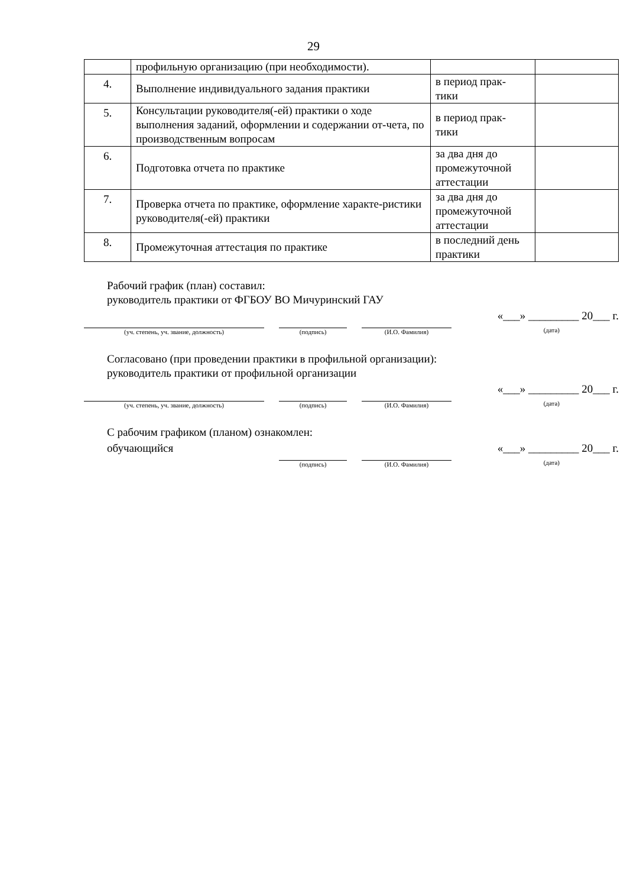29
| | профильную организацию (при необходимости). | | |
| 4. | Выполнение индивидуального задания практики | в период прак- тики | |
| 5. | Консультации руководителя(-ей) практики о ходе выполнения заданий, оформлении и содержании от-чета, по производственным вопросам | в период прак- тики | |
| 6. | Подготовка отчета по практике | за два дня до промежуточной аттестации | |
| 7. | Проверка отчета по практике, оформление характе-ристики руководителя(-ей) практики | за два дня до промежуточной аттестации | |
| 8. | Промежуточная аттестация по практике | в последний день практики | |
Рабочий график (план) составил:
руководитель практики от ФГБОУ ВО Мичуринский ГАУ
(уч. степень, уч. звание, должность)
(подпись)
(И.О. Фамилия)
«___» _________ 20___ г.
(дата)
Согласовано (при проведении практики в профильной организации):
руководитель практики от профильной организации
(уч. степень, уч. звание, должность)
(подпись)
(И.О. Фамилия)
«___» _________ 20___ г.
(дата)
С рабочим графиком (планом) ознакомлен:
обучающийся
(подпись)
(И.О. Фамилия)
«___» _________ 20___ г.
(дата)